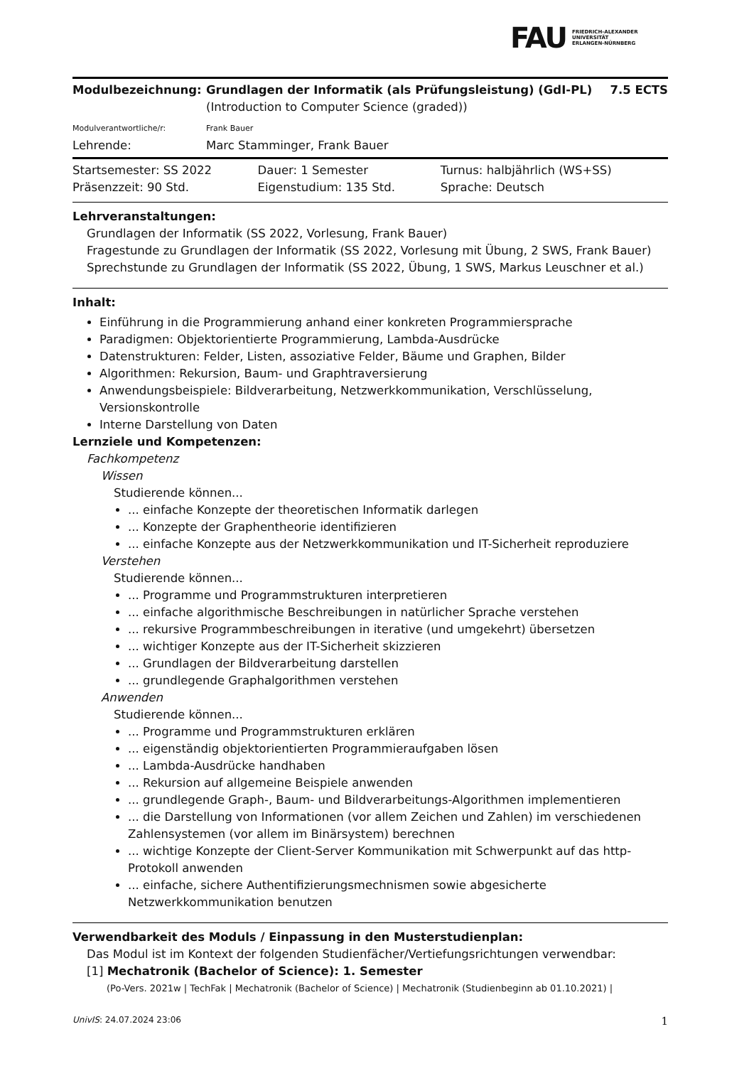FAU FRIEDRICH-ALEXANDER
UNIVERSITÄT
ERLANGEN-NÜRNBERG
| Modulbezeichnung: | Grundlagen der Informatik (als Prüfungsleistung) (GdI-PL) | 7.5 ECTS |
| | (Introduction to Computer Science (graded)) | |
| Modulverantwortliche/r: | Frank Bauer | |
| Lehrende: | Marc Stamminger, Frank Bauer | |
| Startsemester: SS 2022 | Dauer: 1 Semester | Turnus: halbjährlich (WS+SS) |
| Präsenzzeit: 90 Std. | Eigenstudium: 135 Std. | Sprache: Deutsch |
Lehrveranstaltungen:
Grundlagen der Informatik (SS 2022, Vorlesung, Frank Bauer)
Fragestunde zu Grundlagen der Informatik (SS 2022, Vorlesung mit Übung, 2 SWS, Frank Bauer)
Sprechstunde zu Grundlagen der Informatik (SS 2022, Übung, 1 SWS, Markus Leuschner et al.)
Inhalt:
Einführung in die Programmierung anhand einer konkreten Programmiersprache
Paradigmen: Objektorientierte Programmierung, Lambda-Ausdrücke
Datenstrukturen: Felder, Listen, assoziative Felder, Bäume und Graphen, Bilder
Algorithmen: Rekursion, Baum- und Graphtraversierung
Anwendungsbeispiele: Bildverarbeitung, Netzwerkkommunikation, Verschlüsselung, Versionskontrolle
Interne Darstellung von Daten
Lernziele und Kompetenzen:
Fachkompetenz
Wissen
Studierende können...
... einfache Konzepte der theoretischen Informatik darlegen
... Konzepte der Graphentheorie identifizieren
... einfache Konzepte aus der Netzwerkkommunikation und IT-Sicherheit reproduziere
Verstehen
Studierende können...
... Programme und Programmstrukturen interpretieren
... einfache algorithmische Beschreibungen in natürlicher Sprache verstehen
... rekursive Programmbeschreibungen in iterative (und umgekehrt) übersetzen
... wichtiger Konzepte aus der IT-Sicherheit skizzieren
... Grundlagen der Bildverarbeitung darstellen
... grundlegende Graphalgorithmen verstehen
Anwenden
Studierende können...
... Programme und Programmstrukturen erklären
... eigenständig objektorientierten Programmieraufgaben lösen
... Lambda-Ausdrücke handhaben
... Rekursion auf allgemeine Beispiele anwenden
... grundlegende Graph-, Baum- und Bildverarbeitungs-Algorithmen implementieren
... die Darstellung von Informationen (vor allem Zeichen und Zahlen) im verschiedenen Zahlensystemen (vor allem im Binärsystem) berechnen
... wichtige Konzepte der Client-Server Kommunikation mit Schwerpunkt auf das http-Protokoll anwenden
... einfache, sichere Authentifizierungsmechnismen sowie abgesicherte Netzwerkkommunikation benutzen
Verwendbarkeit des Moduls / Einpassung in den Musterstudienplan:
Das Modul ist im Kontext der folgenden Studienfächer/Vertiefungsrichtungen verwendbar:
[1] Mechatronik (Bachelor of Science): 1. Semester
(Po-Vers. 2021w | TechFak | Mechatronik (Bachelor of Science) | Mechatronik (Studienbeginn ab 01.10.2021) |
UnivIS: 24.07.2024 23:06 1